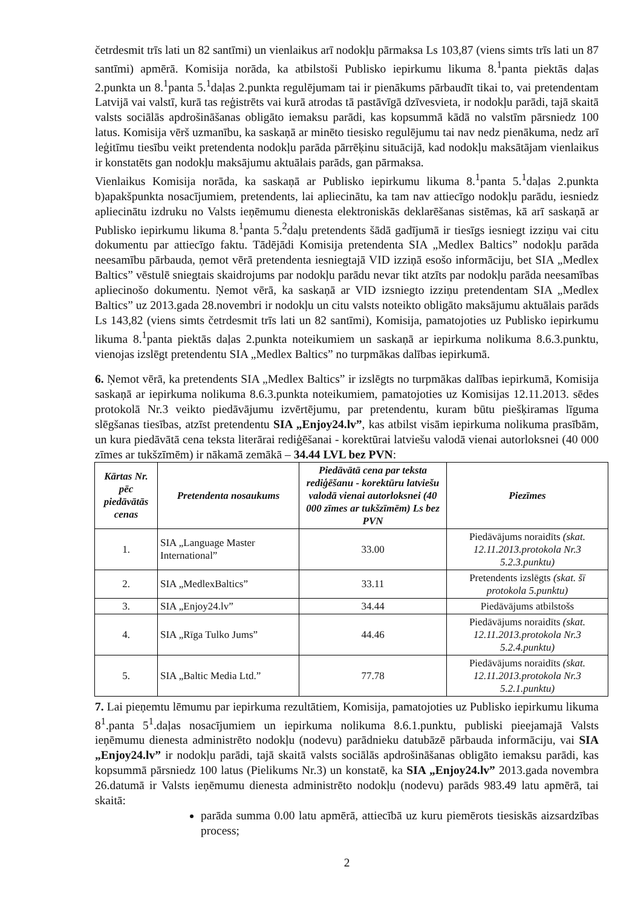četrdesmit trīs lati un 82 santīmi) un vienlaikus arī nodokļu pārmaksa Ls 103,87 (viens simts trīs lati un 87 santīmi) apmērā. Komisija norāda, ka atbilstoši Publisko iepirkumu likuma 8.<sup>1</sup>panta piektās daļas 2.punkta un 8.<sup>1</sup>panta 5.<sup>1</sup>daļas 2.punkta regulējumam tai ir pienākums pārbaudīt tikai to, vai pretendentam Latvijā vai valstī, kurā tas reģistrēts vai kurā atrodas tā pastāvīgā dzīvesvieta, ir nodokļu parādi, tajā skaitā valsts sociālās apdrošināšanas obligāto iemaksu parādi, kas kopsummā kādā no valstīm pārsniedz 100 latus. Komisija vērš uzmanību, ka saskaņā ar minēto tiesisko regulējumu tai nav nedz pienākuma, nedz arī leģitīmu tiesību veikt pretendenta nodokļu parāda pārrēķinu situācijā, kad nodokļu maksātājam vienlaikus ir konstatēts gan nodokļu maksājumu aktuālais parāds, gan pārmaksa.
Vienlaikus Komisija norāda, ka saskaņā ar Publisko iepirkumu likuma 8.<sup>1</sup>panta 5.<sup>1</sup>daļas 2.punkta b)apakšpunkta nosacījumiem, pretendents, lai apliecinātu, ka tam nav attiecīgo nodokļu parādu, iesniedz apliecinātu izdruku no Valsts ieņēmumu dienesta elektroniskās deklarēšanas sistēmas, kā arī saskaņā ar Publisko iepirkumu likuma 8.<sup>1</sup>panta 5.<sup>2</sup>daļu pretendents šādā gadījumā ir tiesīgs iesniegt izziņu vai citu dokumentu par attiecīgo faktu. Tādējādi Komisija pretendenta SIA „Medlex Baltics” nodokļu parāda neesamību pārbauda, ņemot vērā pretendenta iesniegtajā VID izziņā esošo informāciju, bet SIA „Medlex Baltics” vēstulē sniegtais skaidrojums par nodokļu parādu nevar tikt atzīts par nodokļu parāda neesamības apliecinošo dokumentu. Ņemot vērā, ka saskaņā ar VID izsniegto izziņu pretendentam SIA „Medlex Baltics” uz 2013.gada 28.novembri ir nodokļu un citu valsts noteikto obligāto maksājumu aktuālais parāds Ls 143,82 (viens simts četrdesmit trīs lati un 82 santīmi), Komisija, pamatojoties uz Publisko iepirkumu likuma 8.<sup>1</sup>panta piektās daļas 2.punkta noteikumiem un saskaņā ar iepirkuma nolikuma 8.6.3.punktu, vienojas izslēgt pretendentu SIA „Medlex Baltics” no turpmākas dalības iepirkumā.
6. Ņemot vērā, ka pretendents SIA „Medlex Baltics” ir izslēgts no turpmākas dalības iepirkumā, Komisija saskaņā ar iepirkuma nolikuma 8.6.3.punkta noteikumiem, pamatojoties uz Komisijas 12.11.2013. sēdes protokolā Nr.3 veikto piedāvājumu izvērtējumu, par pretendentu, kuram būtu piešķiramas līguma slēgšanas tiesības, atzīst pretendentu SIA „Enjoy24.lv”, kas atbilst visām iepirkuma nolikuma prasībām, un kura piedāvātā cena teksta literārai rediģēšanai - korektūrai latviešu valodā vienai autorloksnei (40 000 zīmes ar tukšzīmēm) ir nākamā zemākā – 34.44 LVL bez PVN:
| Kārtas Nr. pēc piedāvātās cenas | Pretendenta nosaukums | Piedāvātā cena par teksta rediģēšanu - korektūru latviešu valodā vienai autorloksnei (40 000 zīmes ar tukšzīmēm) Ls bez PVN | Piezīmes |
| --- | --- | --- | --- |
| 1. | SIA „Language Master International” | 33.00 | Piedāvājums noraidīts (skat. 12.11.2013.protokola Nr.3 5.2.3.punktu) |
| 2. | SIA „MedlexBaltics” | 33.11 | Pretendents izslēgts (skat. šī protokola 5.punktu) |
| 3. | SIA „Enjoy24.lv” | 34.44 | Piedāvājums atbilstošs |
| 4. | SIA „Rīga Tulko Jums” | 44.46 | Piedāvājums noraidīts (skat. 12.11.2013.protokola Nr.3 5.2.4.punktu) |
| 5. | SIA „Baltic Media Ltd.” | 77.78 | Piedāvājums noraidīts (skat. 12.11.2013.protokola Nr.3 5.2.1.punktu) |
7. Lai pieņemtu lēmumu par iepirkuma rezultātiem, Komisija, pamatojoties uz Publisko iepirkumu likuma 8<sup>1</sup>.panta 5<sup>1</sup>.daļas nosacījumiem un iepirkuma nolikuma 8.6.1.punktu, publiski pieejamajā Valsts ieņēmumu dienesta administrēto nodokļu (nodevu) parādnieku datubāzē pārbauda informāciju, vai SIA „Enjoy24.lv” ir nodokļu parādi, tajā skaitā valsts sociālās apdrošināšanas obligāto iemaksu parādi, kas kopsummā pārsniedz 100 latus (Pielikums Nr.3) un konstatē, ka SIA „Enjoy24.lv” 2013.gada novembra 26.datumā ir Valsts ieņēmumu dienesta administrēto nodokļu (nodevu) parāds 983.49 latu apmērā, tai skaitā:
parāda summa 0.00 latu apmērā, attiecībā uz kuru piemērots tiesiskās aizsardzības process;
2